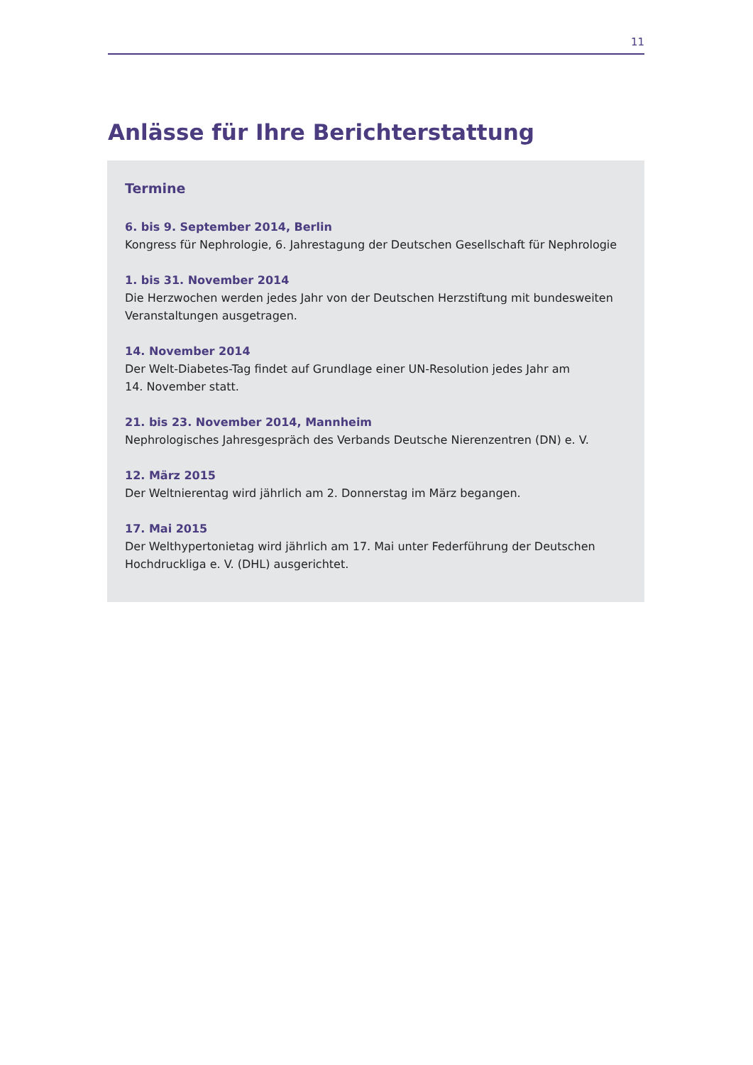11
Anlässe für Ihre Berichterstattung
Termine
6. bis 9. September 2014, Berlin
Kongress für Nephrologie, 6. Jahrestagung der Deutschen Gesellschaft für Nephrologie
1. bis 31. November 2014
Die Herzwochen werden jedes Jahr von der Deutschen Herzstiftung mit bundesweiten
Veranstaltungen ausgetragen.
14. November 2014
Der Welt-Diabetes-Tag findet auf Grundlage einer UN-Resolution jedes Jahr am
14. November statt.
21. bis 23. November 2014, Mannheim
Nephrologisches Jahresgespräch des Verbands Deutsche Nierenzentren (DN) e. V.
12. März 2015
Der Weltnierentag wird jährlich am 2. Donnerstag im März begangen.
17. Mai 2015
Der Welthypertonietag wird jährlich am 17. Mai unter Federführung der Deutschen
Hochdruckliga e. V. (DHL) ausgerichtet.